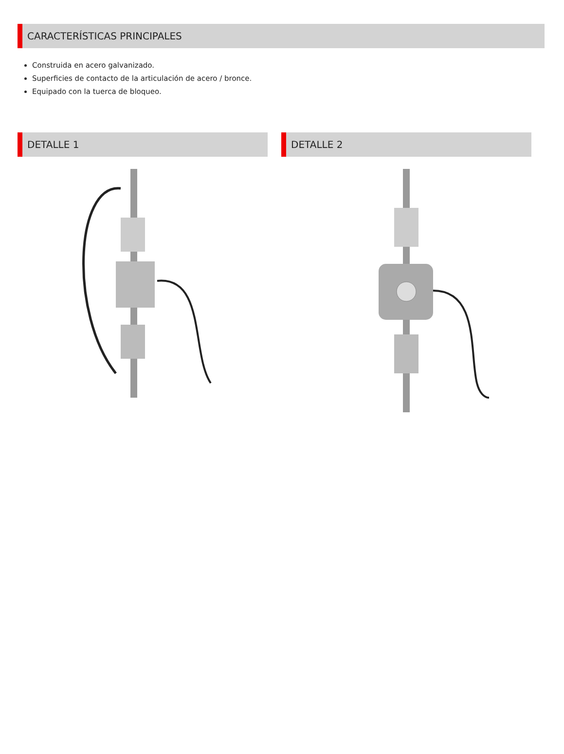CARACTERÍSTICAS PRINCIPALES
Construida en acero galvanizado.
Superficies de contacto de la articulación de acero / bronce.
Equipado con la tuerca de bloqueo.
DETALLE 1 DETALLE 2